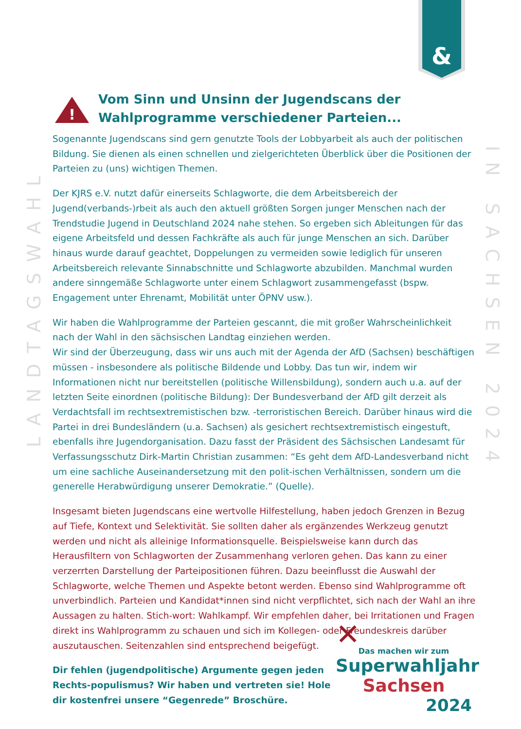&
LANDTAGSWAHL
IN SACHSEN 2024
!
Vom Sinn und Unsinn der Jugendscans der Wahlprogramme verschiedener Parteien...
Sogenannte Jugendscans sind gern genutzte Tools der Lobbyarbeit als auch der politischen Bildung. Sie dienen als einen schnellen und zielgerichteten Überblick über die Positionen der Parteien zu (uns) wichtigen Themen.
Der KJRS e.V. nutzt dafür einerseits Schlagworte, die dem Arbeitsbereich der Jugend(verbands-)rbeit als auch den aktuell größten Sorgen junger Menschen nach der Trendstudie Jugend in Deutschland 2024 nahe stehen. So ergeben sich Ableitungen für das eigene Arbeitsfeld und dessen Fachkräfte als auch für junge Menschen an sich. Darüber hinaus wurde darauf geachtet, Doppelungen zu vermeiden sowie lediglich für unseren Arbeitsbereich relevante Sinnabschnitte und Schlagworte abzubilden. Manchmal wurden andere sinngemäße Schlagworte unter einem Schlagwort zusammengefasst (bspw. Engagement unter Ehrenamt, Mobilität unter ÖPNV usw.).
Wir haben die Wahlprogramme der Parteien gescannt, die mit großer Wahrscheinlichkeit nach der Wahl in den sächsischen Landtag einziehen werden.
Wir sind der Überzeugung, dass wir uns auch mit der Agenda der AfD (Sachsen) beschäftigen müssen - insbesondere als politische Bildende und Lobby. Das tun wir, indem wir Informationen nicht nur bereitstellen (politische Willensbildung), sondern auch u.a. auf der letzten Seite einordnen (politische Bildung): Der Bundesverband der AfD gilt derzeit als Verdachtsfall im rechtsextremistischen bzw. -terroristischen Bereich. Darüber hinaus wird die Partei in drei Bundesländern (u.a. Sachsen) als gesichert rechtsextremistisch eingestuft, ebenfalls ihre Jugendorganisation. Dazu fasst der Präsident des Sächsischen Landesamt für Verfassungsschutz Dirk-Martin Christian zusammen: “Es geht dem AfD-Landesverband nicht um eine sachliche Auseinandersetzung mit den polit-ischen Verhältnissen, sondern um die generelle Herabwürdigung unserer Demokratie.” (Quelle).
Insgesamt bieten Jugendscans eine wertvolle Hilfestellung, haben jedoch Grenzen in Bezug auf Tiefe, Kontext und Selektivität. Sie sollten daher als ergänzendes Werkzeug genutzt werden und nicht als alleinige Informationsquelle. Beispielsweise kann durch das Herausfiltern von Schlagworten der Zusammenhang verloren gehen. Das kann zu einer verzerrten Darstellung der Parteipositionen führen. Dazu beeinflusst die Auswahl der Schlagworte, welche Themen und Aspekte betont werden. Ebenso sind Wahlprogramme oft unverbindlich. Parteien und Kandidat*innen sind nicht verpflichtet, sich nach der Wahl an ihre Aussagen zu halten. Stich-wort: Wahlkampf. Wir empfehlen daher, bei Irritationen und Fragen direkt ins Wahlprogramm zu schauen und sich im Kollegen- oder Freundeskreis darüber
auszutauschen. Seitenzahlen sind entsprechend beigefügt.
Dir fehlen (jugendpolitische) Argumente gegen jeden Rechts-populismus? Wir haben und vertreten sie! Hole dir kostenfrei unsere “Gegenrede” Broschüre.
✕
Das machen wir zum
Superwahljahr
Sachsen
2024